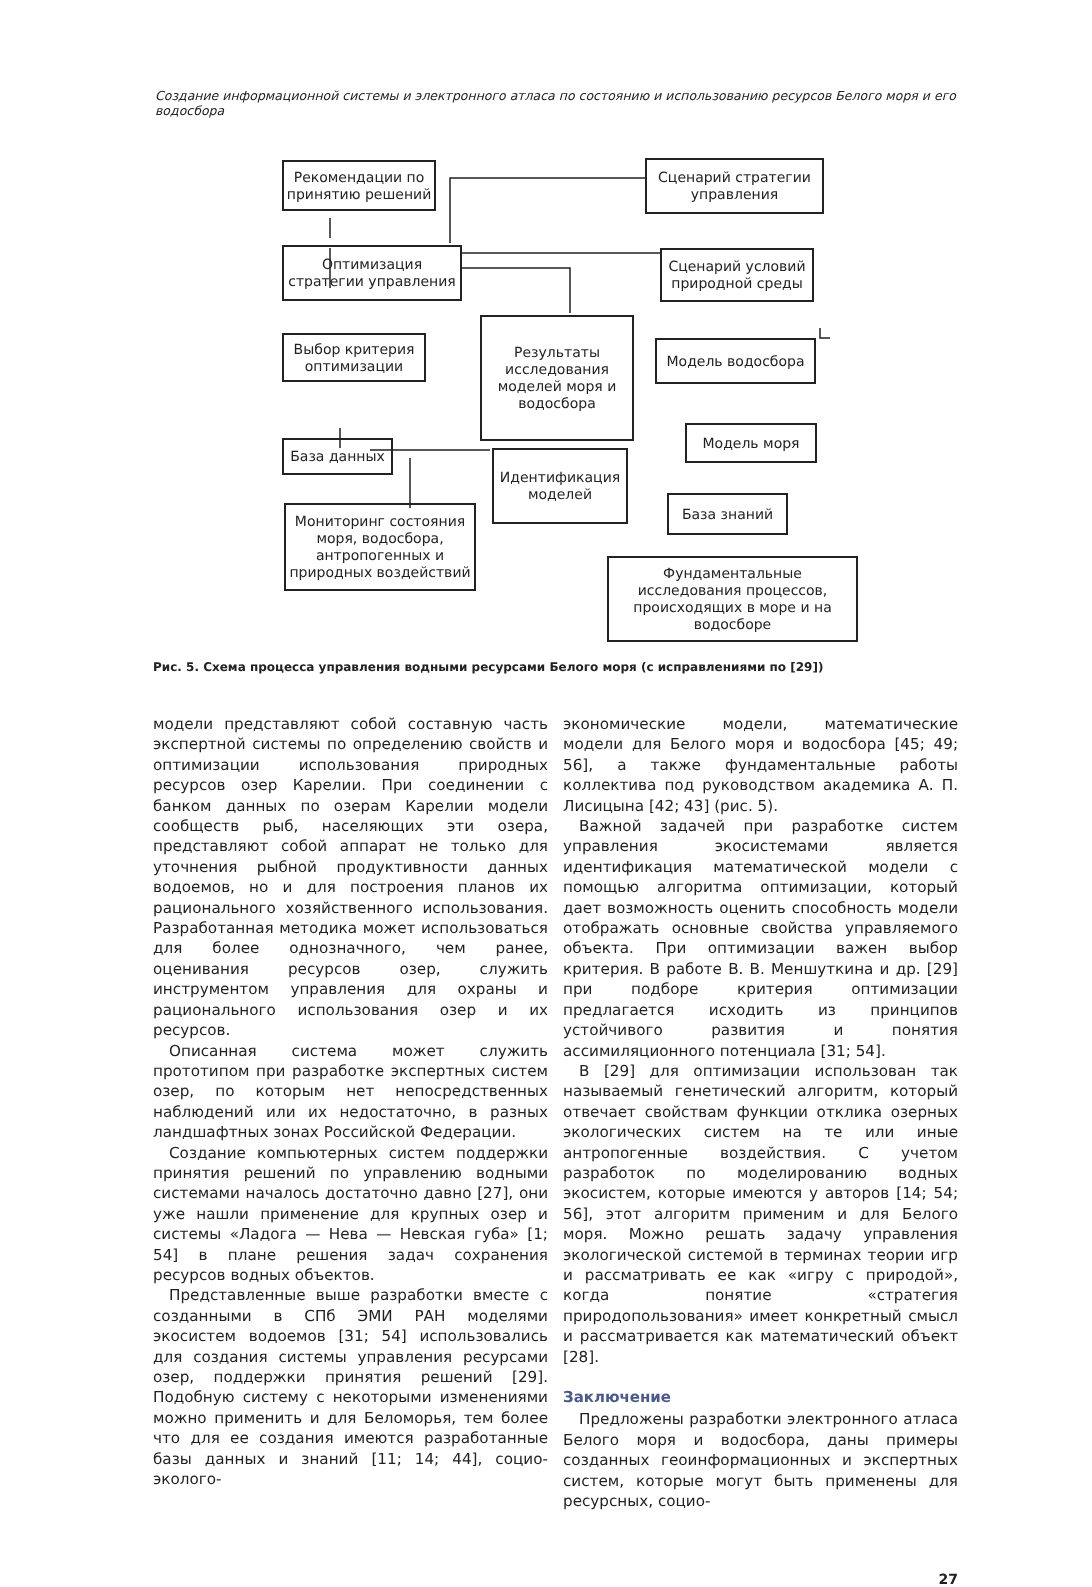Создание информационной системы и электронного атласа по состоянию и использованию ресурсов Белого моря и его водосбора
Рекомендации по принятию решений
Сценарий стратегии управления
Оптимизация стратегии управления
Сценарий условий природной среды
Выбор критерия оптимизации
Результаты исследования моделей моря и водосбора
Модель водосбора
Модель моря
База данных
Идентификация моделей
База знаний
Мониторинг состояния моря, водосбора, антропогенных и природных воздействий
Фундаментальные исследования процессов, происходящих в море и на водосборе
Рис. 5. Схема процесса управления водными ресурсами Белого моря (с исправлениями по [29])
модели представляют собой составную часть экспертной системы по определению свойств и оптимизации использования природных ресурсов озер Карелии. При соединении с банком данных по озерам Карелии модели сообществ рыб, населяющих эти озера, представляют собой аппарат не только для уточнения рыбной продуктивности данных водоемов, но и для построения планов их рационального хозяйственного использования. Разработанная методика может использоваться для более однозначного, чем ранее, оценивания ресурсов озер, служить инструментом управления для охраны и рационального использования озер и их ресурсов.
Описанная система может служить прототипом при разработке экспертных систем озер, по которым нет непосредственных наблюдений или их недостаточно, в разных ландшафтных зонах Российской Федерации.
Создание компьютерных систем поддержки принятия решений по управлению водными системами началось достаточно давно [27], они уже нашли применение для крупных озер и системы «Ладога — Нева — Невская губа» [1; 54] в плане решения задач сохранения ресурсов водных объектов.
Представленные выше разработки вместе с созданными в СПб ЭМИ РАН моделями экосистем водоемов [31; 54] использовались для создания системы управления ресурсами озер, поддержки принятия решений [29]. Подобную систему с некоторыми изменениями можно применить и для Беломорья, тем более что для ее создания имеются разработанные базы данных и знаний [11; 14; 44], социо-эколого-
экономические модели, математические модели для Белого моря и водосбора [45; 49; 56], а также фундаментальные работы коллектива под руководством академика А. П. Лисицына [42; 43] (рис. 5).
Важной задачей при разработке систем управления экосистемами является идентификация математической модели с помощью алгоритма оптимизации, который дает возможность оценить способность модели отображать основные свойства управляемого объекта. При оптимизации важен выбор критерия. В работе В. В. Меншуткина и др. [29] при подборе критерия оптимизации предлагается исходить из принципов устойчивого развития и понятия ассимиляционного потенциала [31; 54].
В [29] для оптимизации использован так называемый генетический алгоритм, который отвечает свойствам функции отклика озерных экологических систем на те или иные антропогенные воздействия. С учетом разработок по моделированию водных экосистем, которые имеются у авторов [14; 54; 56], этот алгоритм применим и для Белого моря. Можно решать задачу управления экологической системой в терминах теории игр и рассматривать ее как «игру с природой», когда понятие «стратегия природопользования» имеет конкретный смысл и рассматривается как математический объект [28].
Заключение
Предложены разработки электронного атласа Белого моря и водосбора, даны примеры созданных геоинформационных и экспертных систем, которые могут быть применены для ресурсных, социо-
27